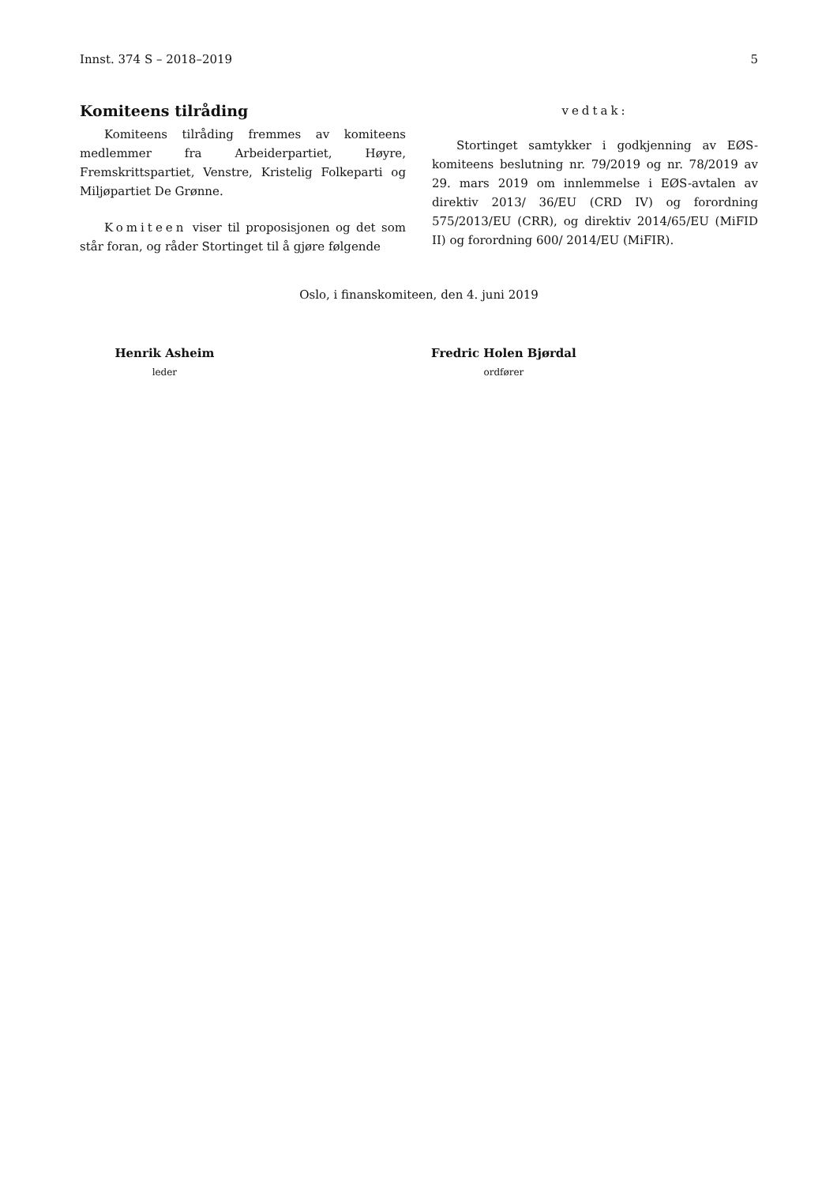Innst. 374 S – 2018–2019 5
Komiteens tilråding
Komiteens tilråding fremmes av komiteens medlemmer fra Arbeiderpartiet, Høyre, Fremskrittspartiet, Venstre, Kristelig Folkeparti og Miljøpartiet De Grønne.
Komiteen viser til proposisjonen og det som står foran, og råder Stortinget til å gjøre følgende
vedtak:
Stortinget samtykker i godkjenning av EØS-komiteens beslutning nr. 79/2019 og nr. 78/2019 av 29. mars 2019 om innlemmelse i EØS-avtalen av direktiv 2013/ 36/EU (CRD IV) og forordning 575/2013/EU (CRR), og direktiv 2014/65/EU (MiFID II) og forordning 600/ 2014/EU (MiFIR).
Oslo, i finanskomiteen, den 4. juni 2019
Henrik Asheim
leder
Fredric Holen Bjørdal
ordfører